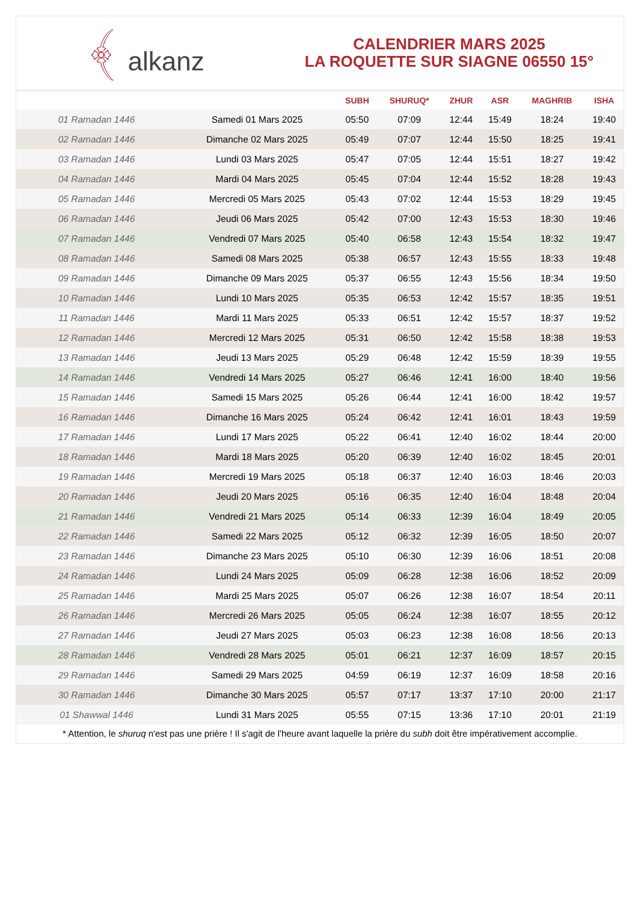﴾ alkanz
CALENDRIER MARS 2025
LA ROQUETTE SUR SIAGNE 06550 15°
| | | SUBH | SHURUQ* | ZHUR | ASR | MAGHRIB | ISHA |
| --- | --- | --- | --- | --- | --- | --- | --- |
| 01 Ramadan 1446 | Samedi 01 Mars 2025 | 05:50 | 07:09 | 12:44 | 15:49 | 18:24 | 19:40 |
| 02 Ramadan 1446 | Dimanche 02 Mars 2025 | 05:49 | 07:07 | 12:44 | 15:50 | 18:25 | 19:41 |
| 03 Ramadan 1446 | Lundi 03 Mars 2025 | 05:47 | 07:05 | 12:44 | 15:51 | 18:27 | 19:42 |
| 04 Ramadan 1446 | Mardi 04 Mars 2025 | 05:45 | 07:04 | 12:44 | 15:52 | 18:28 | 19:43 |
| 05 Ramadan 1446 | Mercredi 05 Mars 2025 | 05:43 | 07:02 | 12:44 | 15:53 | 18:29 | 19:45 |
| 06 Ramadan 1446 | Jeudi 06 Mars 2025 | 05:42 | 07:00 | 12:43 | 15:53 | 18:30 | 19:46 |
| 07 Ramadan 1446 | Vendredi 07 Mars 2025 | 05:40 | 06:58 | 12:43 | 15:54 | 18:32 | 19:47 |
| 08 Ramadan 1446 | Samedi 08 Mars 2025 | 05:38 | 06:57 | 12:43 | 15:55 | 18:33 | 19:48 |
| 09 Ramadan 1446 | Dimanche 09 Mars 2025 | 05:37 | 06:55 | 12:43 | 15:56 | 18:34 | 19:50 |
| 10 Ramadan 1446 | Lundi 10 Mars 2025 | 05:35 | 06:53 | 12:42 | 15:57 | 18:35 | 19:51 |
| 11 Ramadan 1446 | Mardi 11 Mars 2025 | 05:33 | 06:51 | 12:42 | 15:57 | 18:37 | 19:52 |
| 12 Ramadan 1446 | Mercredi 12 Mars 2025 | 05:31 | 06:50 | 12:42 | 15:58 | 18:38 | 19:53 |
| 13 Ramadan 1446 | Jeudi 13 Mars 2025 | 05:29 | 06:48 | 12:42 | 15:59 | 18:39 | 19:55 |
| 14 Ramadan 1446 | Vendredi 14 Mars 2025 | 05:27 | 06:46 | 12:41 | 16:00 | 18:40 | 19:56 |
| 15 Ramadan 1446 | Samedi 15 Mars 2025 | 05:26 | 06:44 | 12:41 | 16:00 | 18:42 | 19:57 |
| 16 Ramadan 1446 | Dimanche 16 Mars 2025 | 05:24 | 06:42 | 12:41 | 16:01 | 18:43 | 19:59 |
| 17 Ramadan 1446 | Lundi 17 Mars 2025 | 05:22 | 06:41 | 12:40 | 16:02 | 18:44 | 20:00 |
| 18 Ramadan 1446 | Mardi 18 Mars 2025 | 05:20 | 06:39 | 12:40 | 16:02 | 18:45 | 20:01 |
| 19 Ramadan 1446 | Mercredi 19 Mars 2025 | 05:18 | 06:37 | 12:40 | 16:03 | 18:46 | 20:03 |
| 20 Ramadan 1446 | Jeudi 20 Mars 2025 | 05:16 | 06:35 | 12:40 | 16:04 | 18:48 | 20:04 |
| 21 Ramadan 1446 | Vendredi 21 Mars 2025 | 05:14 | 06:33 | 12:39 | 16:04 | 18:49 | 20:05 |
| 22 Ramadan 1446 | Samedi 22 Mars 2025 | 05:12 | 06:32 | 12:39 | 16:05 | 18:50 | 20:07 |
| 23 Ramadan 1446 | Dimanche 23 Mars 2025 | 05:10 | 06:30 | 12:39 | 16:06 | 18:51 | 20:08 |
| 24 Ramadan 1446 | Lundi 24 Mars 2025 | 05:09 | 06:28 | 12:38 | 16:06 | 18:52 | 20:09 |
| 25 Ramadan 1446 | Mardi 25 Mars 2025 | 05:07 | 06:26 | 12:38 | 16:07 | 18:54 | 20:11 |
| 26 Ramadan 1446 | Mercredi 26 Mars 2025 | 05:05 | 06:24 | 12:38 | 16:07 | 18:55 | 20:12 |
| 27 Ramadan 1446 | Jeudi 27 Mars 2025 | 05:03 | 06:23 | 12:38 | 16:08 | 18:56 | 20:13 |
| 28 Ramadan 1446 | Vendredi 28 Mars 2025 | 05:01 | 06:21 | 12:37 | 16:09 | 18:57 | 20:15 |
| 29 Ramadan 1446 | Samedi 29 Mars 2025 | 04:59 | 06:19 | 12:37 | 16:09 | 18:58 | 20:16 |
| 30 Ramadan 1446 | Dimanche 30 Mars 2025 | 05:57 | 07:17 | 13:37 | 17:10 | 20:00 | 21:17 |
| 01 Shawwal 1446 | Lundi 31 Mars 2025 | 05:55 | 07:15 | 13:36 | 17:10 | 20:01 | 21:19 |
* Attention, le shuruq n'est pas une prière ! Il s'agit de l'heure avant laquelle la prière du subh doit être impérativement accomplie.